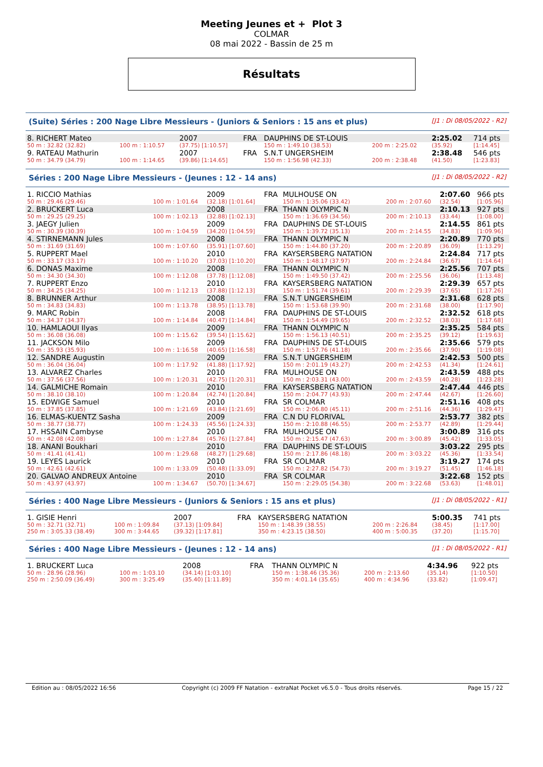Meeting Jeunes et + Plot 3
COLMAR
08 mai 2022 - Bassin de 25 m
Résultats
(Suite) Séries : 200 Nage Libre Messieurs - (Juniors & Seniors : 15 ans et plus) [J1 : Di 08/05/2022 - R2]
| 8. RICHERT Mateo | | 2007 | FRA | DAUPHINS DE ST-LOUIS | | 2:25.02 | 714 pts |
| 50 m : 32.82 (32.82) | 100 m : 1:10.57 | (37.75) [1:10.57] | | 150 m : 1:49.10 (38.53) | 200 m : 2:25.02 | (35.92) | [1:14.45] |
| 9. RATEAU Mathurin | | 2007 | FRA | S.N.T UNGERSHEIM | | 2:38.48 | 546 pts |
| 50 m : 34.79 (34.79) | 100 m : 1:14.65 | (39.86) [1:14.65] | | 150 m : 1:56.98 (42.33) | 200 m : 2:38.48 | (41.50) | [1:23.83] |
Séries : 200 Nage Libre Messieurs - (Jeunes : 12 - 14 ans) [J1 : Di 08/05/2022 - R2]
| 1. RICCIO Mathias | | 2009 | FRA | MULHOUSE ON | | 2:07.60 | 966 pts |
| 50 m : 29.46 (29.46) | 100 m : 1:01.64 | (32.18) [1:01.64] | | 150 m : 1:35.06 (33.42) | 200 m : 2:07.60 | (32.54) | [1:05.96] |
| 2. BRUCKERT Luca | | 2008 | FRA | THANN OLYMPIC N | | 2:10.13 | 927 pts |
| 50 m : 29.25 (29.25) | 100 m : 1:02.13 | (32.88) [1:02.13] | | 150 m : 1:36.69 (34.56) | 200 m : 2:10.13 | (33.44) | [1:08.00] |
| 3. JAEGY Julien | | 2009 | FRA | DAUPHINS DE ST-LOUIS | | 2:14.55 | 861 pts |
| 50 m : 30.39 (30.39) | 100 m : 1:04.59 | (34.20) [1:04.59] | | 150 m : 1:39.72 (35.13) | 200 m : 2:14.55 | (34.83) | [1:09.96] |
| 4. STIRNEMANN Jules | | 2008 | FRA | THANN OLYMPIC N | | 2:20.89 | 770 pts |
| 50 m : 31.69 (31.69) | 100 m : 1:07.60 | (35.91) [1:07.60] | | 150 m : 1:44.80 (37.20) | 200 m : 2:20.89 | (36.09) | [1:13.29] |
| 5. RUPPERT Mael | | 2010 | FRA | KAYSERSBERG NATATION | | 2:24.84 | 717 pts |
| 50 m : 33.17 (33.17) | 100 m : 1:10.20 | (37.03) [1:10.20] | | 150 m : 1:48.17 (37.97) | 200 m : 2:24.84 | (36.67) | [1:14.64] |
| 6. DONAS Maxime | | 2008 | FRA | THANN OLYMPIC N | | 2:25.56 | 707 pts |
| 50 m : 34.30 (34.30) | 100 m : 1:12.08 | (37.78) [1:12.08] | | 150 m : 1:49.50 (37.42) | 200 m : 2:25.56 | (36.06) | [1:13.48] |
| 7. RUPPERT Enzo | | 2010 | FRA | KAYSERSBERG NATATION | | 2:29.39 | 657 pts |
| 50 m : 34.25 (34.25) | 100 m : 1:12.13 | (37.88) [1:12.13] | | 150 m : 1:51.74 (39.61) | 200 m : 2:29.39 | (37.65) | [1:17.26] |
| 8. BRUNNER Arthur | | 2008 | FRA | S.N.T UNGERSHEIM | | 2:31.68 | 628 pts |
| 50 m : 34.83 (34.83) | 100 m : 1:13.78 | (38.95) [1:13.78] | | 150 m : 1:53.68 (39.90) | 200 m : 2:31.68 | (38.00) | [1:17.90] |
| 9. MARC Robin | | 2008 | FRA | DAUPHINS DE ST-LOUIS | | 2:32.52 | 618 pts |
| 50 m : 34.37 (34.37) | 100 m : 1:14.84 | (40.47) [1:14.84] | | 150 m : 1:54.49 (39.65) | 200 m : 2:32.52 | (38.03) | [1:17.68] |
| 10. HAMLAOUI Ilyas | | 2009 | FRA | THANN OLYMPIC N | | 2:35.25 | 584 pts |
| 50 m : 36.08 (36.08) | 100 m : 1:15.62 | (39.54) [1:15.62] | | 150 m : 1:56.13 (40.51) | 200 m : 2:35.25 | (39.12) | [1:19.63] |
| 11. JACKSON Milo | | 2009 | FRA | DAUPHINS DE ST-LOUIS | | 2:35.66 | 579 pts |
| 50 m : 35.93 (35.93) | 100 m : 1:16.58 | (40.65) [1:16.58] | | 150 m : 1:57.76 (41.18) | 200 m : 2:35.66 | (37.90) | [1:19.08] |
| 12. SANDRE Augustin | | 2009 | FRA | S.N.T UNGERSHEIM | | 2:42.53 | 500 pts |
| 50 m : 36.04 (36.04) | 100 m : 1:17.92 | (41.88) [1:17.92] | | 150 m : 2:01.19 (43.27) | 200 m : 2:42.53 | (41.34) | [1:24.61] |
| 13. ALVAREZ Charles | | 2010 | FRA | MULHOUSE ON | | 2:43.59 | 488 pts |
| 50 m : 37.56 (37.56) | 100 m : 1:20.31 | (42.75) [1:20.31] | | 150 m : 2:03.31 (43.00) | 200 m : 2:43.59 | (40.28) | [1:23.28] |
| 14. GALMICHE Romain | | 2010 | FRA | KAYSERSBERG NATATION | | 2:47.44 | 446 pts |
| 50 m : 38.10 (38.10) | 100 m : 1:20.84 | (42.74) [1:20.84] | | 150 m : 2:04.77 (43.93) | 200 m : 2:47.44 | (42.67) | [1:26.60] |
| 15. EDWIGE Samuel | | 2010 | FRA | SR COLMAR | | 2:51.16 | 408 pts |
| 50 m : 37.85 (37.85) | 100 m : 1:21.69 | (43.84) [1:21.69] | | 150 m : 2:06.80 (45.11) | 200 m : 2:51.16 | (44.36) | [1:29.47] |
| 16. ELMAS-KUENTZ Sasha | | 2009 | FRA | C.N DU FLORIVAL | | 2:53.77 | 382 pts |
| 50 m : 38.77 (38.77) | 100 m : 1:24.33 | (45.56) [1:24.33] | | 150 m : 2:10.88 (46.55) | 200 m : 2:53.77 | (42.89) | [1:29.44] |
| 17. HSSAIN Cambyse | | 2010 | FRA | MULHOUSE ON | | 3:00.89 | 316 pts |
| 50 m : 42.08 (42.08) | 100 m : 1:27.84 | (45.76) [1:27.84] | | 150 m : 2:15.47 (47.63) | 200 m : 3:00.89 | (45.42) | [1:33.05] |
| 18. ANANI Boukhari | | 2010 | FRA | DAUPHINS DE ST-LOUIS | | 3:03.22 | 295 pts |
| 50 m : 41.41 (41.41) | 100 m : 1:29.68 | (48.27) [1:29.68] | | 150 m : 2:17.86 (48.18) | 200 m : 3:03.22 | (45.36) | [1:33.54] |
| 19. LEYES Laurick | | 2010 | FRA | SR COLMAR | | 3:19.27 | 174 pts |
| 50 m : 42.61 (42.61) | 100 m : 1:33.09 | (50.48) [1:33.09] | | 150 m : 2:27.82 (54.73) | 200 m : 3:19.27 | (51.45) | [1:46.18] |
| 20. GALVAO ANDREUX Antoine | | 2010 | FRA | SR COLMAR | | 3:22.68 | 152 pts |
| 50 m : 43.97 (43.97) | 100 m : 1:34.67 | (50.70) [1:34.67] | | 150 m : 2:29.05 (54.38) | 200 m : 3:22.68 | (53.63) | [1:48.01] |
Séries : 400 Nage Libre Messieurs - (Juniors & Seniors : 15 ans et plus) [J1 : Di 08/05/2022 - R1]
| 1. GISIE Henri | | 2007 | FRA | KAYSERSBERG NATATION | | 5:00.35 | 741 pts |
| 50 m : 32.71 (32.71) | 100 m : 1:09.84 | (37.13) [1:09.84] | | 150 m : 1:48.39 (38.55) | 200 m : 2:26.84 | (38.45) | [1:17.00] |
| 250 m : 3:05.33 (38.49) | 300 m : 3:44.65 | (39.32) [1:17.81] | | 350 m : 4:23.15 (38.50) | 400 m : 5:00.35 | (37.20) | [1:15.70] |
Séries : 400 Nage Libre Messieurs - (Jeunes : 12 - 14 ans) [J1 : Di 08/05/2022 - R1]
| 1. BRUCKERT Luca | | 2008 | FRA | THANN OLYMPIC N | | 4:34.96 | 922 pts |
| 50 m : 28.96 (28.96) | 100 m : 1:03.10 | (34.14) [1:03.10] | | 150 m : 1:38.46 (35.36) | 200 m : 2:13.60 | (35.14) | [1:10.50] |
| 250 m : 2:50.09 (36.49) | 300 m : 3:25.49 | (35.40) [1:11.89] | | 350 m : 4:01.14 (35.65) | 400 m : 4:34.96 | (33.82) | [1:09.47] |
Edition au : 08/05/2022 16:56 Copyright (c) 2009 FF Natation - extraNat Pocket v6.5.0 - Tous droits réservés. Page 15 / 22